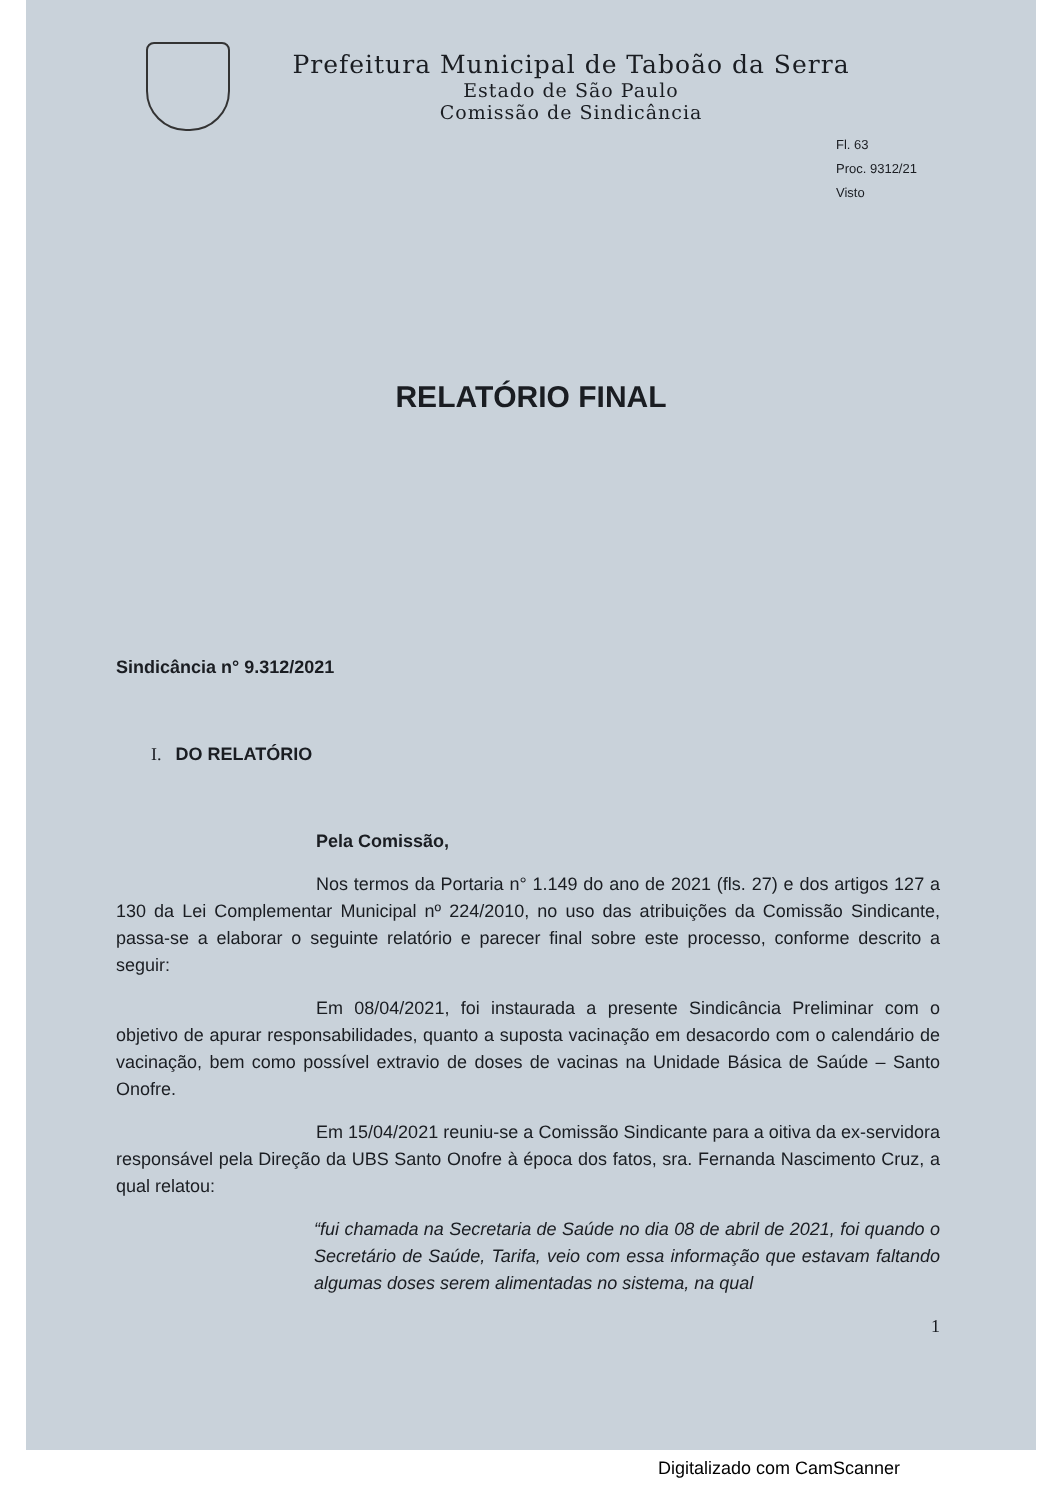Prefeitura Municipal de Taboão da Serra
Estado de São Paulo
Comissão de Sindicância
Fl. 63
Proc. 9312/21
Visto
RELATÓRIO FINAL
Sindicância n° 9.312/2021
I. DO RELATÓRIO
Pela Comissão,
Nos termos da Portaria n° 1.149 do ano de 2021 (fls. 27) e dos artigos 127 a 130 da Lei Complementar Municipal nº 224/2010, no uso das atribuições da Comissão Sindicante, passa-se a elaborar o seguinte relatório e parecer final sobre este processo, conforme descrito a seguir:
Em 08/04/2021, foi instaurada a presente Sindicância Preliminar com o objetivo de apurar responsabilidades, quanto a suposta vacinação em desacordo com o calendário de vacinação, bem como possível extravio de doses de vacinas na Unidade Básica de Saúde – Santo Onofre.
Em 15/04/2021 reuniu-se a Comissão Sindicante para a oitiva da ex-servidora responsável pela Direção da UBS Santo Onofre à época dos fatos, sra. Fernanda Nascimento Cruz, a qual relatou:
“fui chamada na Secretaria de Saúde no dia 08 de abril de 2021, foi quando o Secretário de Saúde, Tarifa, veio com essa informação que estavam faltando algumas doses serem alimentadas no sistema, na qual
1
Digitalizado com CamScanner